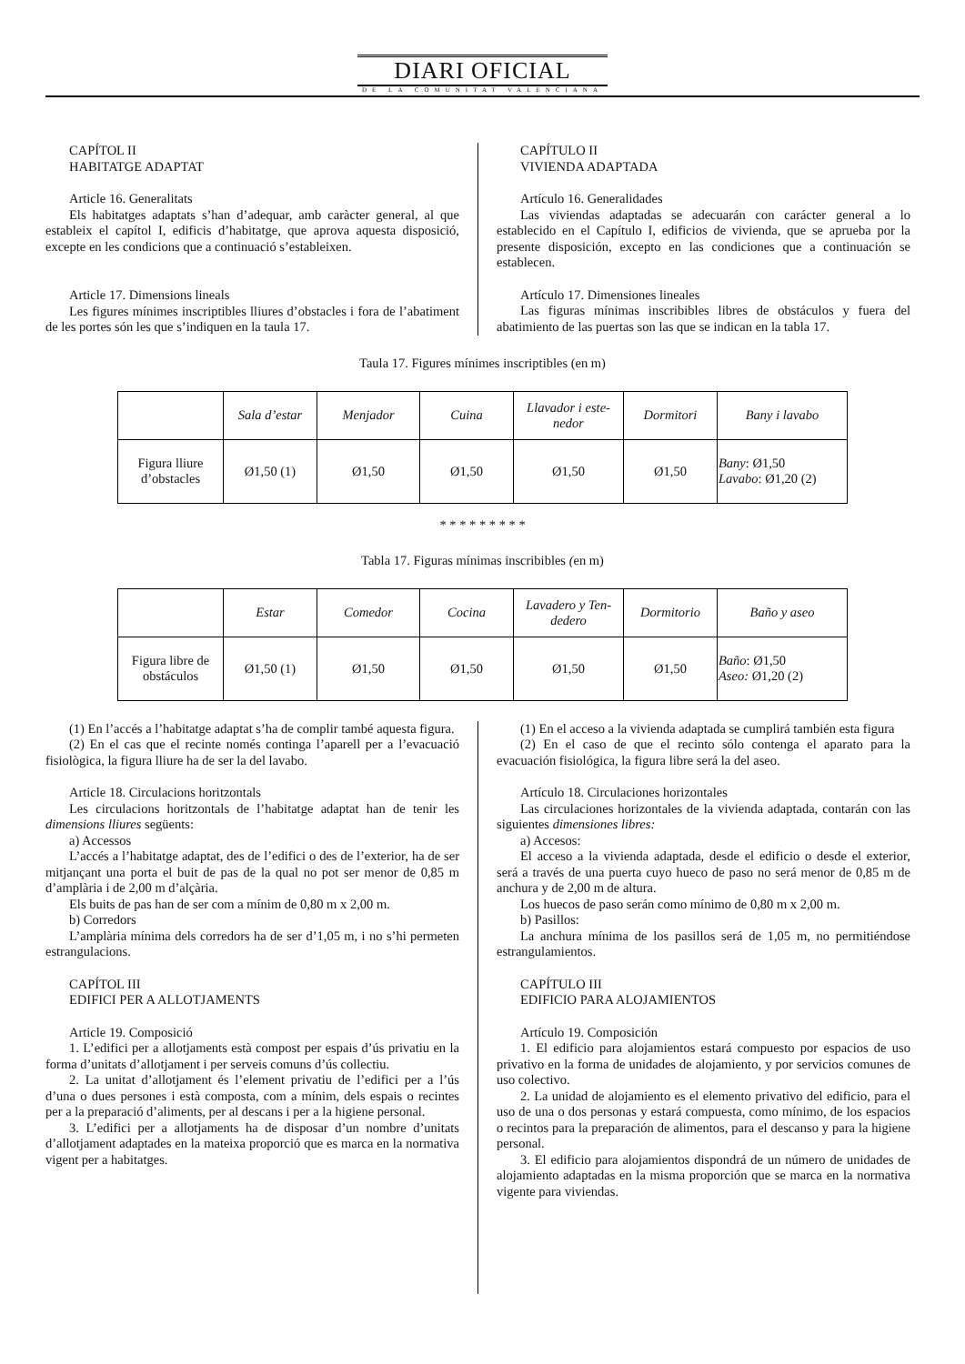DIARI OFICIAL
DE LA COMUNITAT VALENCIANA
CAPÍTOL II
HABITATGE ADAPTAT
Article 16. Generalitats
Els habitatges adaptats s’han d’adequar, amb caràcter general, al que estableix el capítol I, edificis d’habitatge, que aprova aquesta disposició, excepte en les condicions que a continuació s’estableixen.
Article 17. Dimensions lineals
Les figures mínimes inscriptibles lliures d’obstacles i fora de l’abatiment de les portes són les que s’indiquen en la taula 17.
CAPÍTULO II
VIVIENDA ADAPTADA
Artículo 16. Generalidades
Las viviendas adaptadas se adecuarán con carácter general a lo establecido en el Capítulo I, edificios de vivienda, que se aprueba por la presente disposición, excepto en las condiciones que a continuación se establecen.
Artículo 17. Dimensiones lineales
Las figuras mínimas inscribibles libres de obstáculos y fuera del abatimiento de las puertas son las que se indican en la tabla 17.
Taula 17. Figures mínimes inscriptibles (en m)
| | Sala d’estar | Menjador | Cuina | Llavador i este- nedor | Dormitori | Bany i lavabo |
| --- | --- | --- | --- | --- | --- | --- |
| Figura lliure d’obstacles | Ø1,50 (1) | Ø1,50 | Ø1,50 | Ø1,50 | Ø1,50 | Bany : Ø1,50 Lavabo : Ø1,20 (2) |
* * * * * * * * *
Tabla 17. Figuras mínimas inscribibles (en m)
| | Estar | Comedor | Cocina | Lavadero y Ten- dedero | Dormitorio | Baño y aseo |
| --- | --- | --- | --- | --- | --- | --- |
| Figura libre de obstáculos | Ø1,50 (1) | Ø1,50 | Ø1,50 | Ø1,50 | Ø1,50 | Baño : Ø1,50 Aseo: Ø1,20 (2) |
(1) En l’accés a l’habitatge adaptat s’ha de complir també aquesta figura.
(2) En el cas que el recinte només continga l’aparell per a l’evacuació fisiològica, la figura lliure ha de ser la del lavabo.
Article 18. Circulacions horitzontals
Les circulacions horitzontals de l’habitatge adaptat han de tenir les dimensions lliures següents:
a) Accessos
L’accés a l’habitatge adaptat, des de l’edifici o des de l’exterior, ha de ser mitjançant una porta el buit de pas de la qual no pot ser menor de 0,85 m d’amplària i de 2,00 m d’alçària.
Els buits de pas han de ser com a mínim de 0,80 m x 2,00 m.
b) Corredors
L’amplària mínima dels corredors ha de ser d’1,05 m, i no s’hi permeten estrangulacions.
CAPÍTOL III
EDIFICI PER A ALLOTJAMENTS
Article 19. Composició
1. L’edifici per a allotjaments està compost per espais d’ús privatiu en la forma d’unitats d’allotjament i per serveis comuns d’ús collectiu.
2. La unitat d’allotjament és l’element privatiu de l’edifici per a l’ús d’una o dues persones i està composta, com a mínim, dels espais o recintes per a la preparació d’aliments, per al descans i per a la higiene personal.
3. L’edifici per a allotjaments ha de disposar d’un nombre d’unitats d’allotjament adaptades en la mateixa proporció que es marca en la normativa vigent per a habitatges.
(1) En el acceso a la vivienda adaptada se cumplirá también esta figura
(2) En el caso de que el recinto sólo contenga el aparato para la evacuación fisiológica, la figura libre será la del aseo.
Artículo 18. Circulaciones horizontales
Las circulaciones horizontales de la vivienda adaptada, contarán con las siguientes dimensiones libres:
a) Accesos:
El acceso a la vivienda adaptada, desde el edificio o desde el exterior, será a través de una puerta cuyo hueco de paso no será menor de 0,85 m de anchura y de 2,00 m de altura.
Los huecos de paso serán como mínimo de 0,80 m x 2,00 m.
b) Pasillos:
La anchura mínima de los pasillos será de 1,05 m, no permitiéndose estrangulamientos.
CAPÍTULO III
EDIFICIO PARA ALOJAMIENTOS
Artículo 19. Composición
1. El edificio para alojamientos estará compuesto por espacios de uso privativo en la forma de unidades de alojamiento, y por servicios comunes de uso colectivo.
2. La unidad de alojamiento es el elemento privativo del edificio, para el uso de una o dos personas y estará compuesta, como mínimo, de los espacios o recintos para la preparación de alimentos, para el descanso y para la higiene personal.
3. El edificio para alojamientos dispondrá de un número de unidades de alojamiento adaptadas en la misma proporción que se marca en la normativa vigente para viviendas.